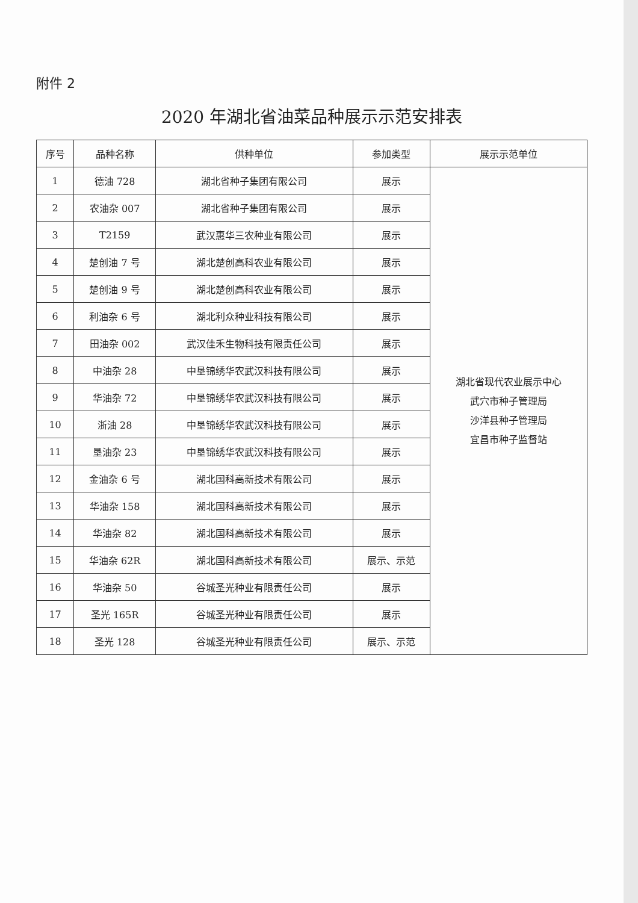附件 2
2020 年湖北省油菜品种展示示范安排表
| 序号 | 品种名称 | 供种单位 | 参加类型 | 展示示范单位 |
| --- | --- | --- | --- | --- |
| 1 | 德油 728 | 湖北省种子集团有限公司 | 展示 | 湖北省现代农业展示中心 武穴市种子管理局 沙洋县种子管理局 宜昌市种子监督站 |
| 2 | 农油杂 007 | 湖北省种子集团有限公司 | 展示 | |
| 3 | T2159 | 武汉惠华三农种业有限公司 | 展示 | |
| 4 | 楚创油 7 号 | 湖北楚创高科农业有限公司 | 展示 | |
| 5 | 楚创油 9 号 | 湖北楚创高科农业有限公司 | 展示 | |
| 6 | 利油杂 6 号 | 湖北利众种业科技有限公司 | 展示 | |
| 7 | 田油杂 002 | 武汉佳禾生物科技有限责任公司 | 展示 | |
| 8 | 中油杂 28 | 中垦锦绣华农武汉科技有限公司 | 展示 | |
| 9 | 华油杂 72 | 中垦锦绣华农武汉科技有限公司 | 展示 | |
| 10 | 浙油 28 | 中垦锦绣华农武汉科技有限公司 | 展示 | |
| 11 | 垦油杂 23 | 中垦锦绣华农武汉科技有限公司 | 展示 | |
| 12 | 金油杂 6 号 | 湖北国科高新技术有限公司 | 展示 | |
| 13 | 华油杂 158 | 湖北国科高新技术有限公司 | 展示 | |
| 14 | 华油杂 82 | 湖北国科高新技术有限公司 | 展示 | |
| 15 | 华油杂 62R | 湖北国科高新技术有限公司 | 展示、示范 | |
| 16 | 华油杂 50 | 谷城圣光种业有限责任公司 | 展示 | |
| 17 | 圣光 165R | 谷城圣光种业有限责任公司 | 展示 | |
| 18 | 圣光 128 | 谷城圣光种业有限责任公司 | 展示、示范 | |